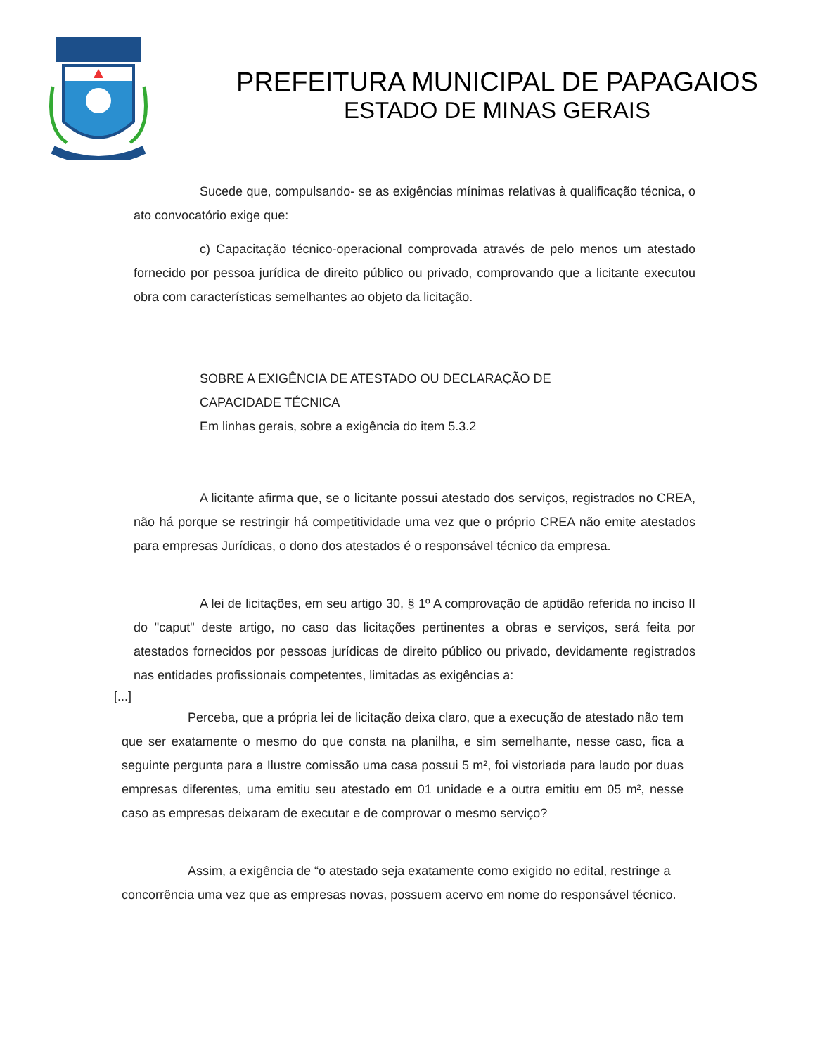PREFEITURA MUNICIPAL DE PAPAGAIOS
ESTADO DE MINAS GERAIS
Sucede que, compulsando- se as exigências mínimas relativas à qualificação técnica, o ato convocatório exige que:
c) Capacitação técnico-operacional comprovada através de pelo menos um atestado fornecido por pessoa jurídica de direito público ou privado, comprovando que a licitante executou obra com características semelhantes ao objeto da licitação.
SOBRE A EXIGÊNCIA DE ATESTADO OU DECLARAÇÃO DE
CAPACIDADE TÉCNICA
Em linhas gerais, sobre a exigência do item 5.3.2
A licitante afirma que, se o licitante possui atestado dos serviços, registrados no CREA, não há porque se restringir há competitividade uma vez que o próprio CREA não emite atestados para empresas Jurídicas, o dono dos atestados é o responsável técnico da empresa.
A lei de licitações, em seu artigo 30, § 1º A comprovação de aptidão referida no inciso II do "caput" deste artigo, no caso das licitações pertinentes a obras e serviços, será feita por atestados fornecidos por pessoas jurídicas de direito público ou privado, devidamente registrados nas entidades profissionais competentes, limitadas as exigências a:
[...]
Perceba, que a própria lei de licitação deixa claro, que a execução de atestado não tem que ser exatamente o mesmo do que consta na planilha, e sim semelhante, nesse caso, fica a seguinte pergunta para a Ilustre comissão uma casa possui 5 m², foi vistoriada para laudo por duas empresas diferentes, uma emitiu seu atestado em 01 unidade e a outra emitiu em 05 m², nesse caso as empresas deixaram de executar e de comprovar o mesmo serviço?
Assim, a exigência de “o atestado seja exatamente como exigido no edital, restringe a concorrência uma vez que as empresas novas, possuem acervo em nome do responsável técnico.